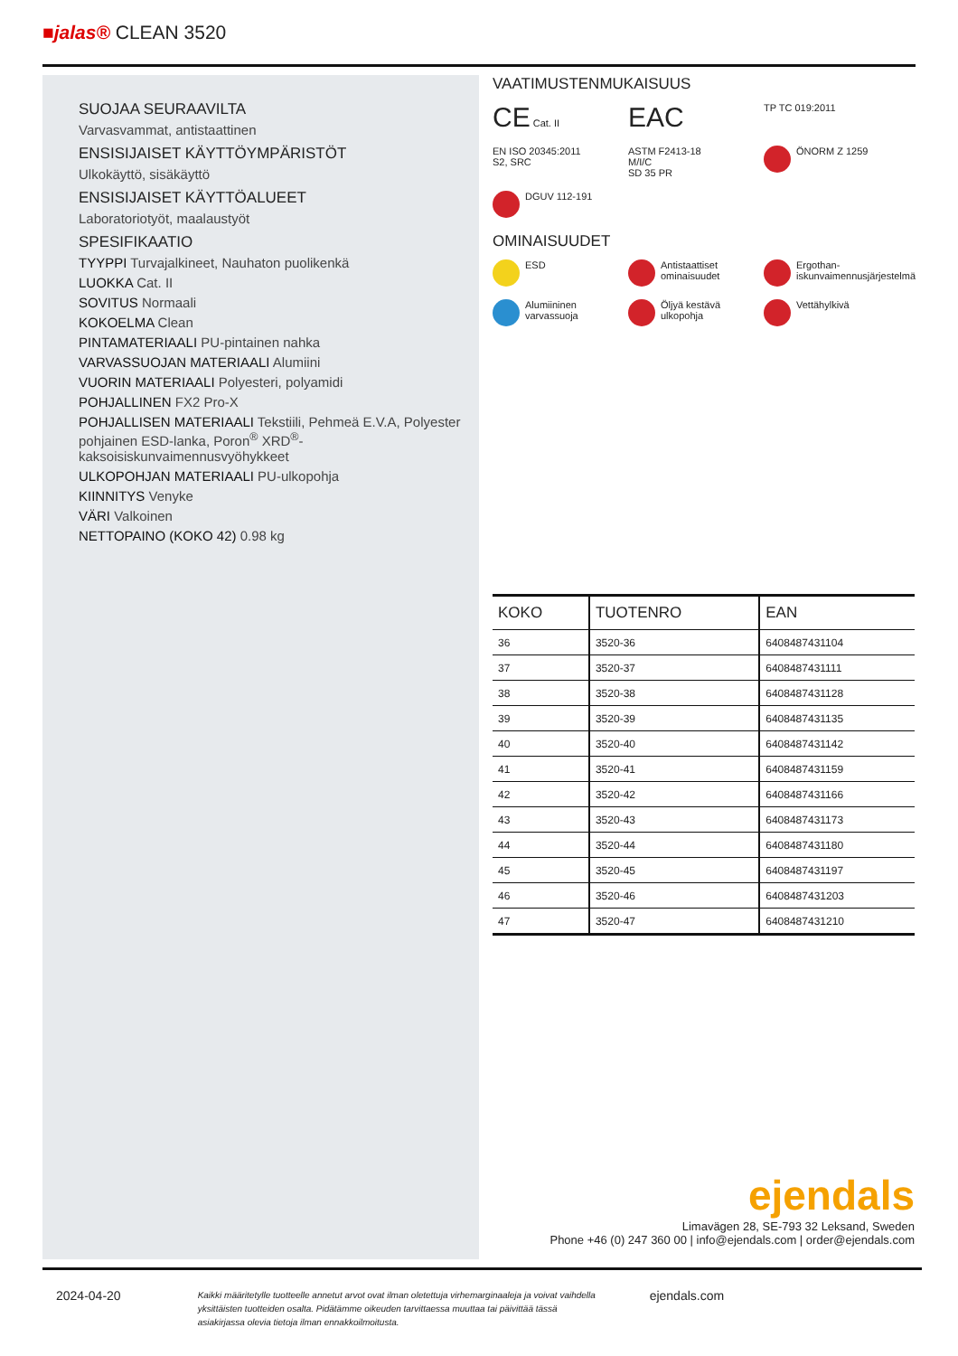■jalas® CLEAN 3520
SUOJAA SEURAAVILTA
Varvasvammat, antistaattinen
ENSISIJAISET KÄYTTÖYMPÄRISTÖT
Ulkokäyttö, sisäkäyttö
ENSISIJAISET KÄYTTÖALUEET
Laboratoriotyöt, maalaustyöt
SPESIFIKAATIO
TYYPPI Turvajalkineet, Nauhaton puolikenkä
LUOKKA Cat. II
SOVITUS Normaali
KOKOELMA Clean
PINTAMATERIAALI PU-pintainen nahka
VARVASSUOJAN MATERIAALI Alumiini
VUORIN MATERIAALI Polyesteri, polyamidi
POHJALLINEN FX2 Pro-X
POHJALLISEN MATERIAALI Tekstiili, Pehmeä E.V.A, Polyester
pohjainen ESD-lanka, Poron<sup>®</sup> XRD<sup>®</sup>-
kaksoisiskunvaimennusvyöhykkeet
ULKOPOHJAN MATERIAALI PU-ulkopohja
KIINNITYS Venyke
VÄRI Valkoinen
NETTOPAINO (KOKO 42) 0.98 kg
VAATIMUSTENMUKAISUUS
CE Cat. II
EAC
TP TC 019:2011
EN ISO 20345:2011
S2, SRC
ASTM F2413-18
M/I/C
SD 35 PR
ÖNORM Z 1259
DGUV 112-191
OMINAISUUDET
ESD
Antistaattiset ominaisuudet
Ergothan-iskunvaimennusjärjestelmä
Alumiininen varvassuoja
Öljyä kestävä ulkopohja
Vettähylkivä
| KOKO | TUOTENRO | EAN |
| --- | --- | --- |
| 36 | 3520-36 | 6408487431104 |
| 37 | 3520-37 | 6408487431111 |
| 38 | 3520-38 | 6408487431128 |
| 39 | 3520-39 | 6408487431135 |
| 40 | 3520-40 | 6408487431142 |
| 41 | 3520-41 | 6408487431159 |
| 42 | 3520-42 | 6408487431166 |
| 43 | 3520-43 | 6408487431173 |
| 44 | 3520-44 | 6408487431180 |
| 45 | 3520-45 | 6408487431197 |
| 46 | 3520-46 | 6408487431203 |
| 47 | 3520-47 | 6408487431210 |
ejendals
Limavägen 28, SE-793 32 Leksand, Sweden
Phone +46 (0) 247 360 00 | info@ejendals.com | order@ejendals.com
2024-04-20 Kaikki määritetylle tuotteelle annetut arvot ovat ilman oletettuja virhemarginaaleja ja voivat vaihdella yksittäisten tuotteiden osalta. Pidätämme oikeuden tarvittaessa muuttaa tai päivittää tässä asiakirjassa olevia tietoja ilman ennakkoilmoitusta. ejendals.com